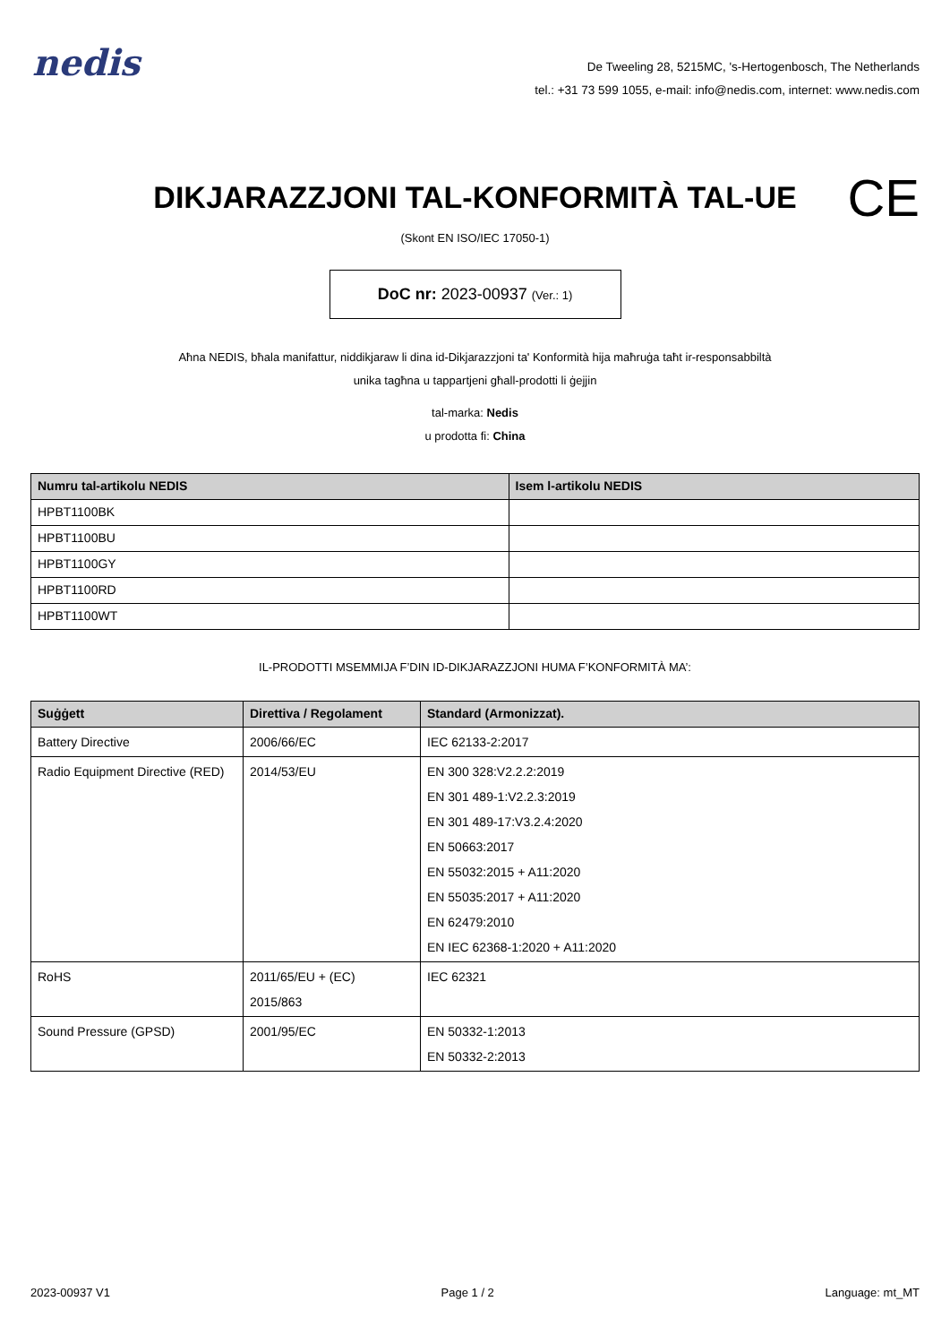nedis
De Tweeling 28, 5215MC, 's-Hertogenbosch, The Netherlands
tel.: +31 73 599 1055, e-mail: info@nedis.com, internet: www.nedis.com
DIKJARAZZJONI TAL-KONFORMITÀ TAL-UE
CE
(Skont EN ISO/IEC 17050-1)
DoC nr: 2023-00937 (Ver.: 1)
Aħna NEDIS, bħala manifattur, niddikjaraw li dina id-Dikjarazzjoni ta' Konformità hija maħruġa taħt ir-responsabbiltà unika tagħna u tappartjeni għall-prodotti li ġejjin
tal-marka: Nedis
u prodotta fi: China
| Numru tal-artikolu NEDIS | Isem l-artikolu NEDIS |
| --- | --- |
| HPBT1100BK | |
| HPBT1100BU | |
| HPBT1100GY | |
| HPBT1100RD | |
| HPBT1100WT | |
IL-PRODOTTI MSEMMIJA F’DIN ID-DIKJARAZZJONI HUMA F’KONFORMITÀ MA’:
| Suġġett | Direttiva / Regolament | Standard (Armonizzat). |
| --- | --- | --- |
| Battery Directive | 2006/66/EC | IEC 62133-2:2017 |
| Radio Equipment Directive (RED) | 2014/53/EU | EN 300 328:V2.2.2:2019 EN 301 489-1:V2.2.3:2019 EN 301 489-17:V3.2.4:2020 EN 50663:2017 EN 55032:2015 + A11:2020 EN 55035:2017 + A11:2020 EN 62479:2010 EN IEC 62368-1:2020 + A11:2020 |
| RoHS | 2011/65/EU + (EC) 2015/863 | IEC 62321 |
| Sound Pressure (GPSD) | 2001/95/EC | EN 50332-1:2013 EN 50332-2:2013 |
2023-00937 V1 Page 1 / 2 Language: mt_MT